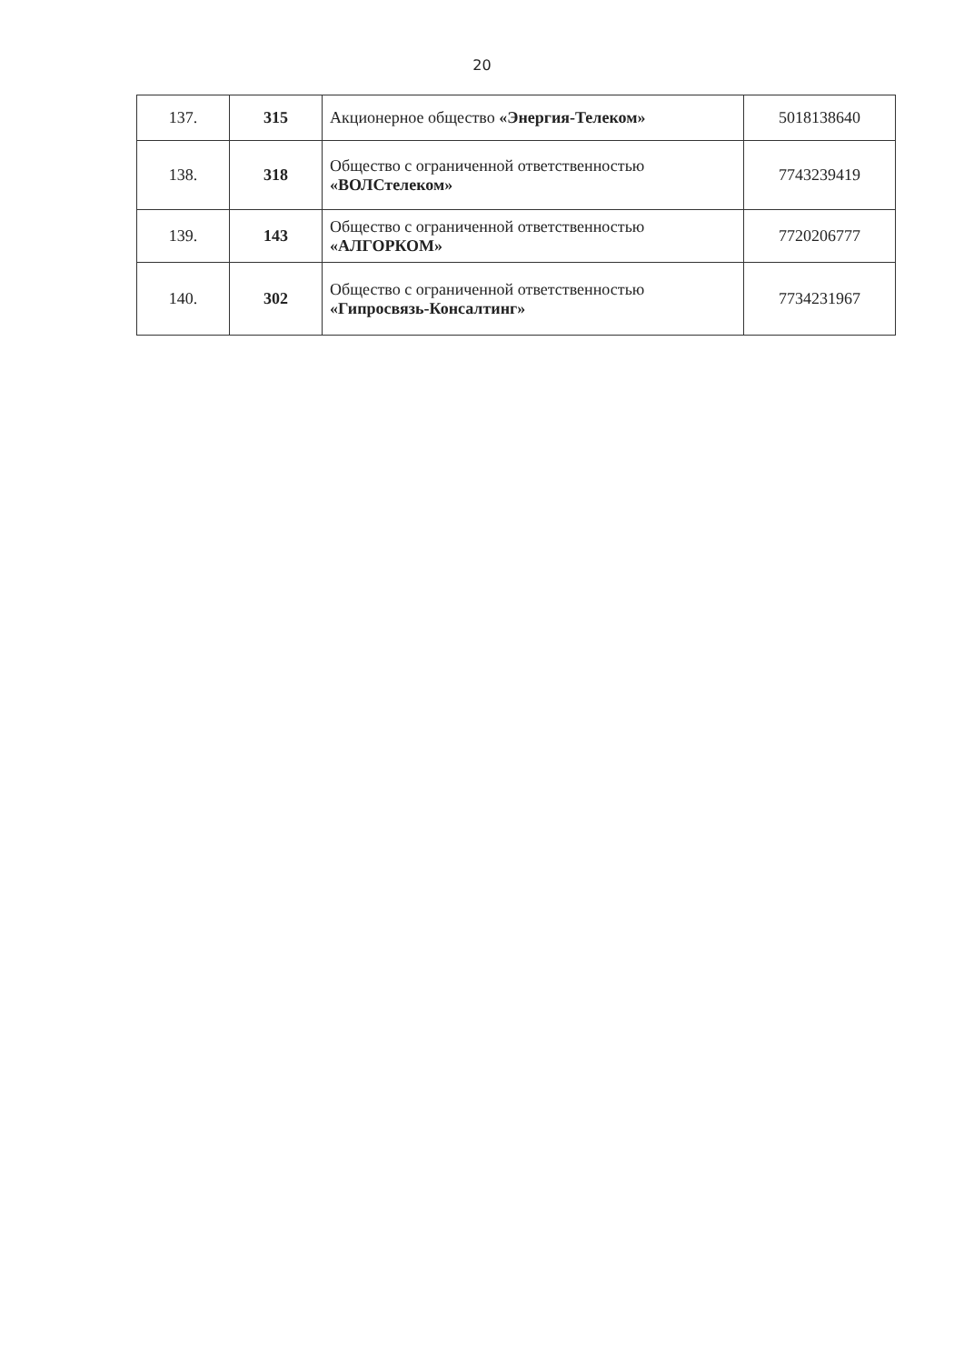20
| 137. | 315 | Акционерное общество «Энергия-Телеком» | 5018138640 |
| 138. | 318 | Общество с ограниченной ответственностью «ВОЛСтелеком» | 7743239419 |
| 139. | 143 | Общество с ограниченной ответственностью «АЛГОРКОМ» | 7720206777 |
| 140. | 302 | Общество с ограниченной ответственностью «Гипросвязь-Консалтинг» | 7734231967 |